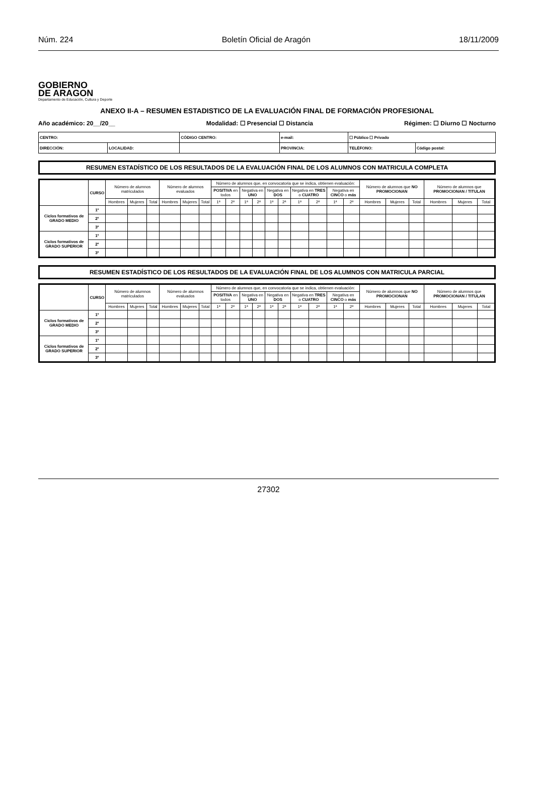Núm. 224 Boletín Oficial de Aragón 18/11/2009
GOBIERNO
DE ARAGON
Departamento de Educación, Cultura y Deporte
ANEXO II-A – RESUMEN ESTADISTICO DE LA EVALUACIÓN FINAL DE FORMACIÓN PROFESIONAL
Año académico: 20__/20__ Modalidad: ☐ Presencial ☐ Distancia Régimen: ☐ Diurno ☐ Nocturno
| CENTRO: | | CÓDIGO CENTRO: | e-mail: | ☐ Público ☐ Privado | |
| DIRECCIÓN: | LOCALIDAD: | | PROVINCIA: | TELÉFONO: | Código postal: |
RESUMEN ESTADÍSTICO DE LOS RESULTADOS DE LA EVALUACIÓN FINAL DE LOS ALUMNOS CON MATRICULA COMPLETA
| | CURSO | Número de alumnos matriculados | | | Número de alumnos evaluados | | | Número de alumnos que, en convocatoria que se indica, obtienen evaluación: | | | | | | | | | | Número de alumnos que NO PROMOCIONAN | | | Número de alumnos que PROMOCIONAN / TITULAN | | |
| --- | --- | --- | --- | --- | --- | --- | --- | --- | --- | --- | --- | --- | --- | --- | --- | --- | --- | --- | --- | --- | --- | --- | --- |
| | | | | | | | | POSITIVA en todos | | Negativa en UNO | | Negativa en DOS | | Negativa en TRES o CUATRO | | Negativa en CINCO o más | | | | | | | |
| | | Hombres | Mujeres | Total | Hombres | Mujeres | Total | 1ª | 2ª | 1ª | 2ª | 1ª | 2ª | 1ª | 2ª | 1ª | 2ª | Hombres | Mujeres | Total | Hombres | Mujeres | Total |
| Ciclos formativos de GRADO MEDIO | 1º | | | | | | | | | | | | | | | | | | | | | | |
| | 2º | | | | | | | | | | | | | | | | | | | | | | |
| | 3º | | | | | | | | | | | | | | | | | | | | | | |
| Ciclos formativos de GRADO SUPERIOR | 1º | | | | | | | | | | | | | | | | | | | | | | |
| | 2º | | | | | | | | | | | | | | | | | | | | | | |
| | 3º | | | | | | | | | | | | | | | | | | | | | | |
RESUMEN ESTADÍSTICO DE LOS RESULTADOS DE LA EVALUACIÓN FINAL DE LOS ALUMNOS CON MATRICULA PARCIAL
| | CURSO | Número de alumnos matriculados | | | Número de alumnos evaluados | | | Número de alumnos que, en convocatoria que se indica, obtienen evaluación: | | | | | | | | | | Número de alumnos que NO PROMOCIONAN | | | Número de alumnos que PROMOCIONAN / TITULAN | | |
| --- | --- | --- | --- | --- | --- | --- | --- | --- | --- | --- | --- | --- | --- | --- | --- | --- | --- | --- | --- | --- | --- | --- | --- |
| | | | | | | | | POSITIVA en todos | | Negativa en UNO | | Negativa en DOS | | Negativa en TRES o CUATRO | | Negativa en CINCO o más | | | | | | | |
| | | Hombres | Mujeres | Total | Hombres | Mujeres | Total | 1ª | 2ª | 1ª | 2ª | 1ª | 2ª | 1ª | 2ª | 1ª | 2ª | Hombres | Mujeres | Total | Hombres | Mujeres | Total |
| Ciclos formativos de GRADO MEDIO | 1º | | | | | | | | | | | | | | | | | | | | | | |
| | 2º | | | | | | | | | | | | | | | | | | | | | | |
| | 3º | | | | | | | | | | | | | | | | | | | | | | |
| Ciclos formativos de GRADO SUPERIOR | 1º | | | | | | | | | | | | | | | | | | | | | | |
| | 2º | | | | | | | | | | | | | | | | | | | | | | |
| | 3º | | | | | | | | | | | | | | | | | | | | | | |
27302